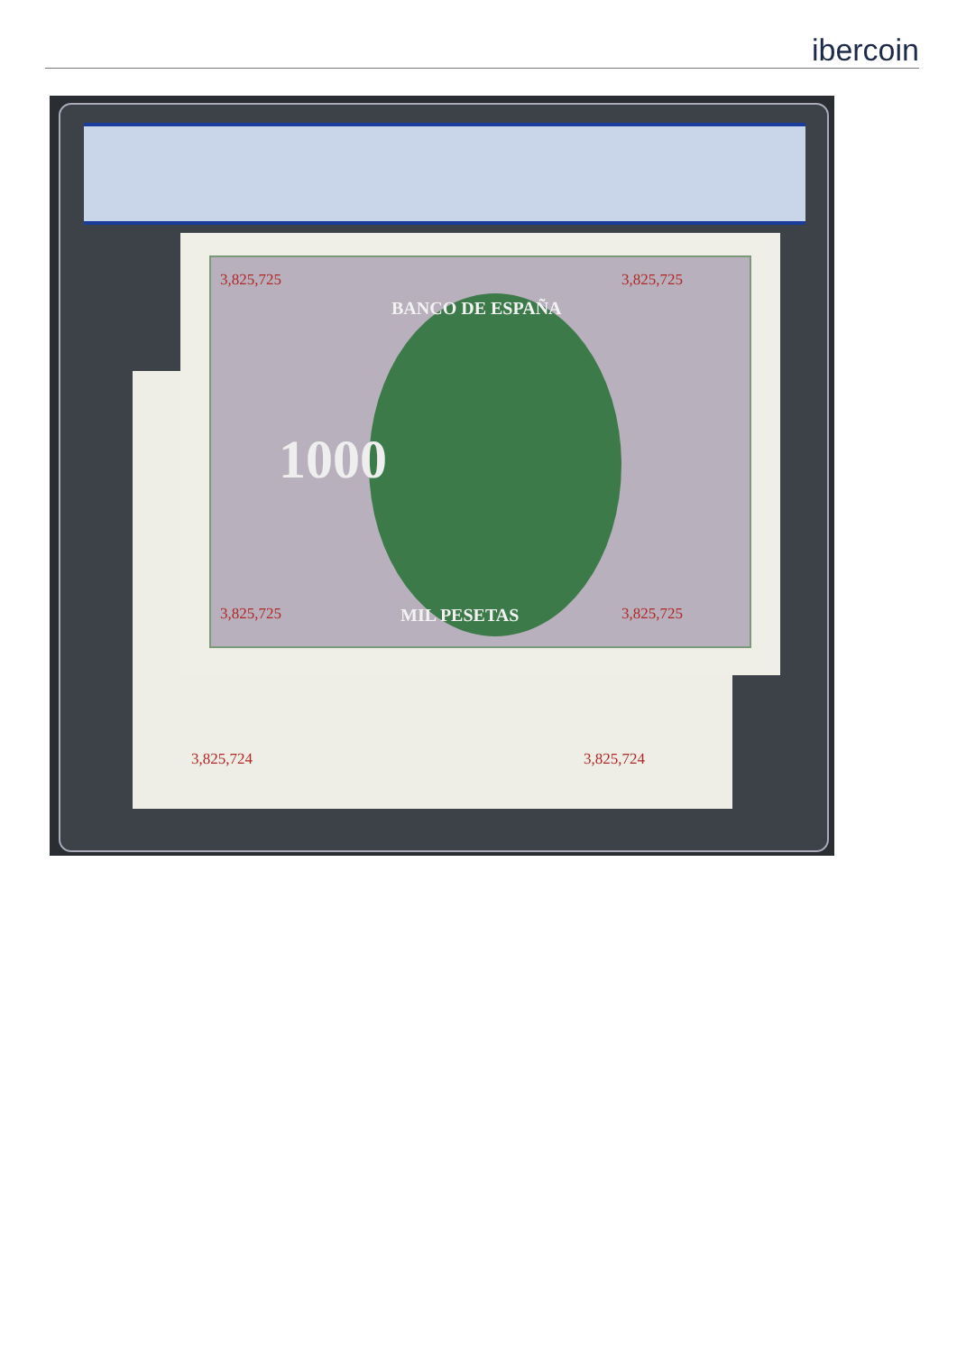ibercoin
3,825,724 3,825,724
3,825,725 3,825,725
BANCO DE ESPAÑA
1000
MIL PESETAS 3,825,725 3,825,725